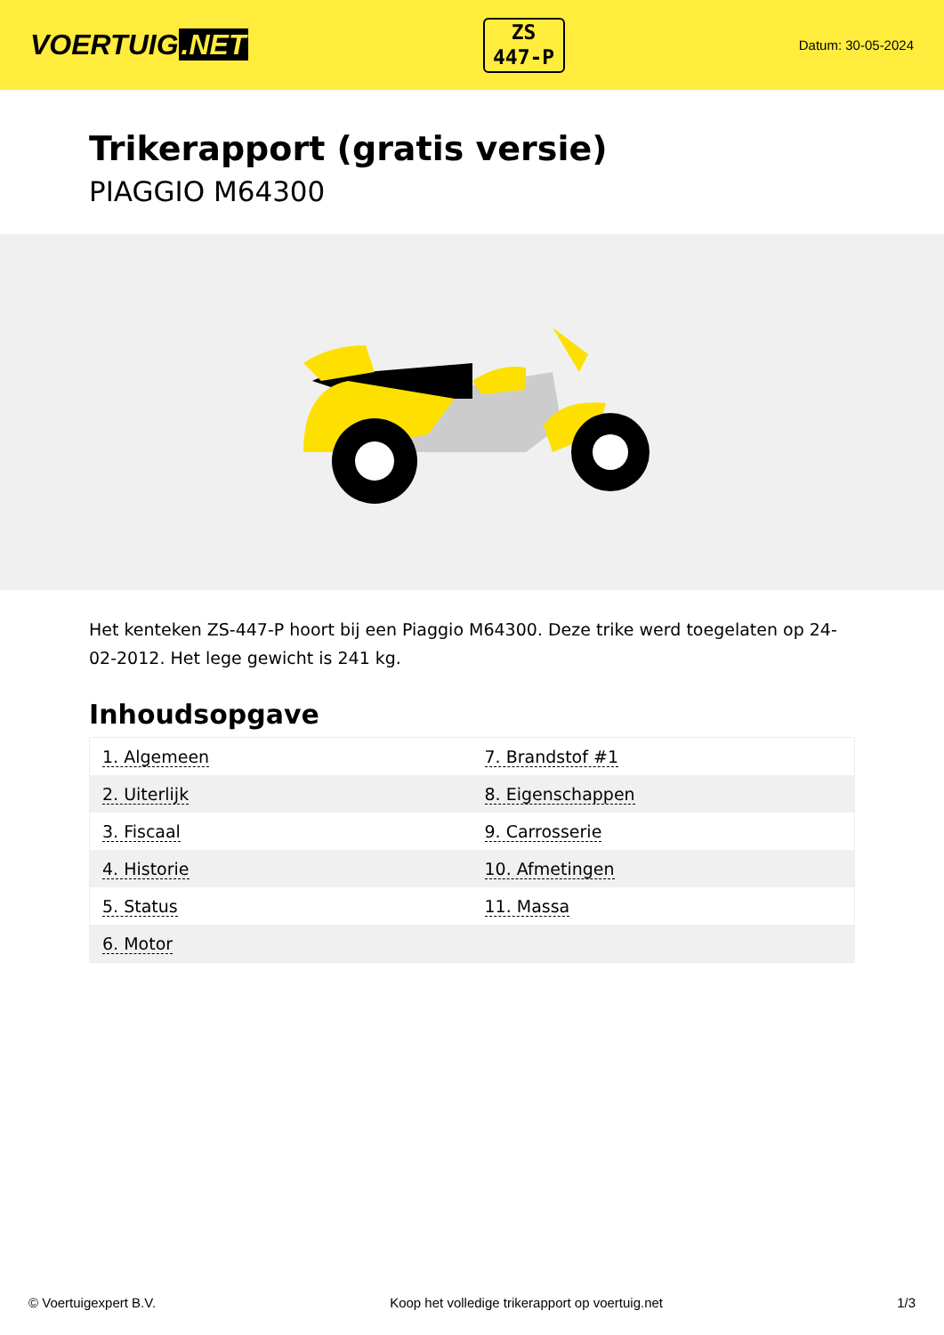VOERTUIG.NET
ZS
447-P
Datum: 30-05-2024
Trikerapport (gratis versie)
PIAGGIO M64300
Het kenteken ZS-447-P hoort bij een Piaggio M64300. Deze trike werd toegelaten op 24-02-2012. Het lege gewicht is 241 kg.
Inhoudsopgave
| 1. Algemeen | 7. Brandstof #1 |
| 2. Uiterlijk | 8. Eigenschappen |
| 3. Fiscaal | 9. Carrosserie |
| 4. Historie | 10. Afmetingen |
| 5. Status | 11. Massa |
| 6. Motor | |
© Voertuigexpert B.V. Koop het volledige trikerapport op voertuig.net 1/3